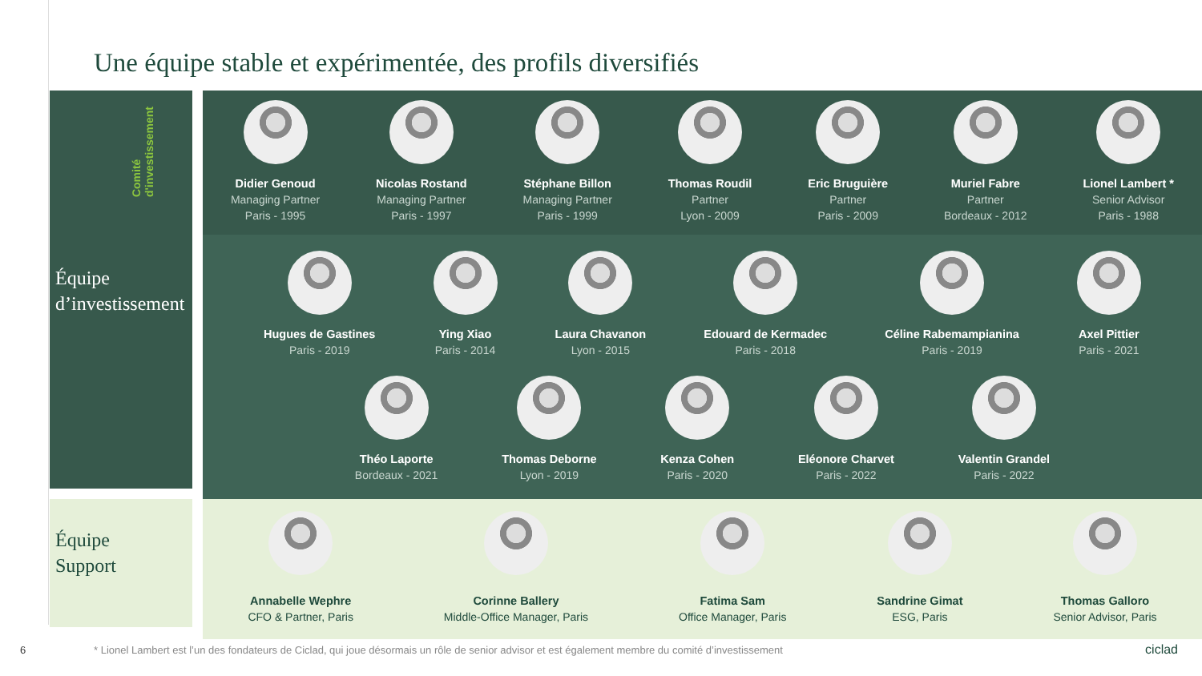Une équipe stable et expérimentée, des profils diversifiés
Comité
d'investissement
Équipe
d’investissement
Didier Genoud Managing Partner
Paris - 1995
Nicolas Rostand Managing Partner
Paris - 1997
Stéphane Billon Managing Partner
Paris - 1999
Thomas Roudil Partner
Lyon - 2009
Eric Bruguière Partner
Paris - 2009
Muriel Fabre Partner
Bordeaux - 2012
Lionel Lambert * Senior Advisor
Paris - 1988
Hugues de Gastines Paris - 2019
Ying Xiao Paris - 2014 Laura Chavanon Lyon - 2015 Edouard de Kermadec Paris - 2018
Céline Rabemampianina Paris - 2019
Axel Pittier Paris - 2021
Théo Laporte Bordeaux - 2021 Thomas Deborne Lyon - 2019 Kenza Cohen Paris - 2020 Eléonore Charvet Paris - 2022 Valentin Grandel Paris - 2022
Équipe
Support
Annabelle Wephre CFO & Partner, Paris
Corinne Ballery Middle-Office Manager, Paris
Fatima Sam Office Manager, Paris
Sandrine Gimat ESG, Paris Thomas Galloro Senior Advisor, Paris
6 * Lionel Lambert est l’un des fondateurs de Ciclad, qui joue désormais un rôle de senior advisor et est également membre du comité d’investissement ciclad